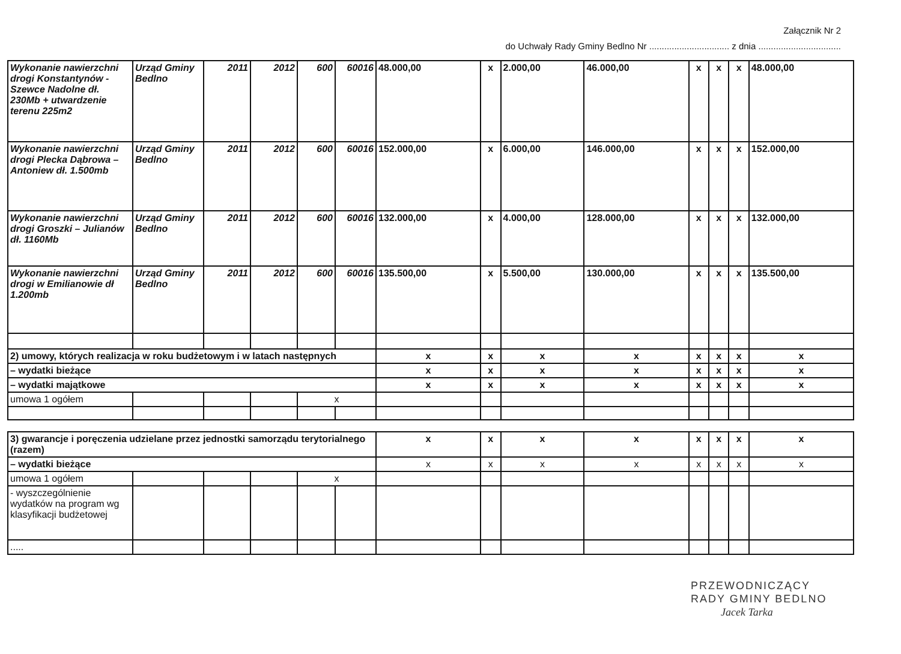Załącznik Nr 2
do Uchwały Rady Gminy Bedlno Nr ................................ z dnia .................................
| Wykonanie nawierzchni drogi Konstantynów -Szewce Nadolne dł. 230Mb + utwardzenie terenu 225m2 | Urząd Gminy Bedlno | 2011 | 2012 | 600 | 60016 | 48.000,00 | x | 2.000,00 | 46.000,00 | x | x | x | 48.000,00 |
| Wykonanie nawierzchni drogi Plecka Dąbrowa – Antoniew dł. 1.500mb | Urząd Gminy Bedlno | 2011 | 2012 | 600 | 60016 | 152.000,00 | x | 6.000,00 | 146.000,00 | x | x | x | 152.000,00 |
| Wykonanie nawierzchni drogi Groszki – Julianów dł. 1160Mb | Urząd Gminy Bedlno | 2011 | 2012 | 600 | 60016 | 132.000,00 | x | 4.000,00 | 128.000,00 | x | x | x | 132.000,00 |
| Wykonanie nawierzchni drogi w Emilianowie dł 1.200mb | Urząd Gminy Bedlno | 2011 | 2012 | 600 | 60016 | 135.500,00 | x | 5.500,00 | 130.000,00 | x | x | x | 135.500,00 |
| 2) umowy, których realizacja w roku budżetowym i w latach następnych | | | | | | x | x | x | x | x | x | x | x |
| – wydatki bieżące | | | | | | x | x | x | x | x | x | x | x |
| – wydatki majątkowe | | | | | | x | x | x | x | x | x | x | x |
| umowa 1 ogółem | | | | x | | | | | | | | | |
| 3) gwarancje i poręczenia udzielane przez jednostki samorządu terytorialnego (razem) | | | | | | x | x | x | x | x | x | x | x |
| – wydatki bieżące | | | | | | x | x | x | x | x | x | x | x |
| umowa 1 ogółem | | | | x | | | | | | | | | |
| - wyszczególnienie wydatków na program wg klasyfikacji budżetowej | | | | | | | | | | | | | |
| ..... | | | | | | | | | | | | | |
PRZEWODNICZĄCY
RADY GMINY BEDLNO
Jacek Tarka